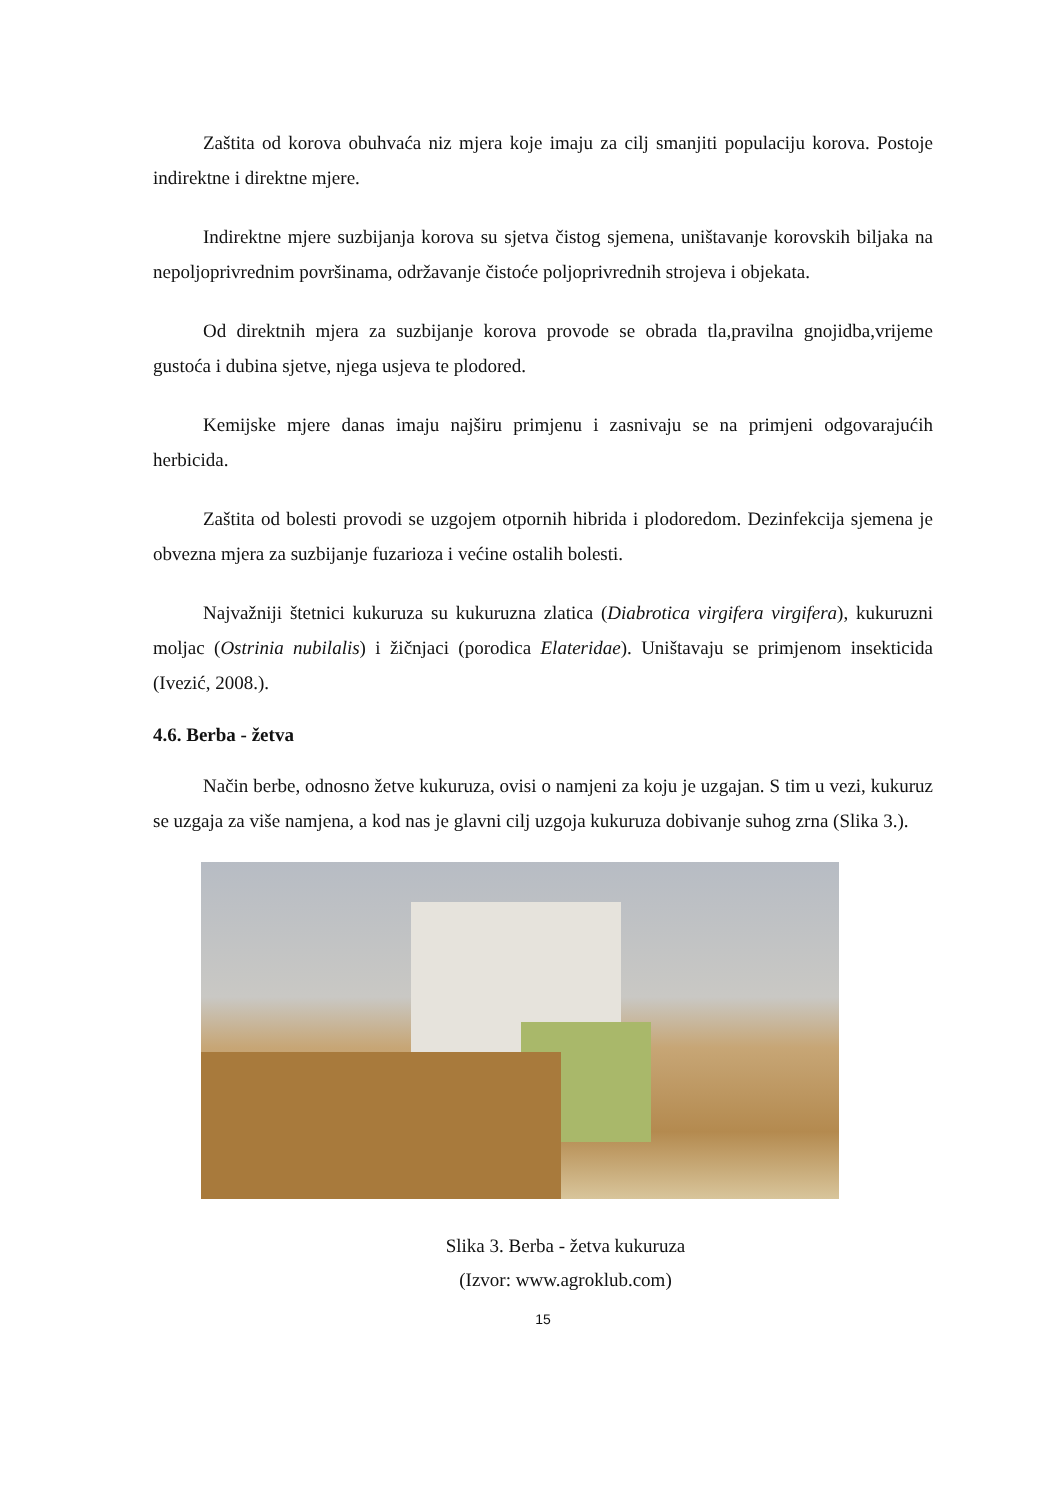Zaštita od korova obuhvaća niz mjera koje imaju za cilj smanjiti populaciju korova. Postoje indirektne i direktne mjere.
Indirektne mjere suzbijanja korova su sjetva čistog sjemena, uništavanje korovskih biljaka na nepoljoprivrednim površinama, održavanje čistoće poljoprivrednih strojeva i objekata.
Od direktnih mjera za suzbijanje korova provode se obrada tla,pravilna gnojidba,vrijeme gustoća i dubina sjetve, njega usjeva te plodored.
Kemijske mjere danas imaju najširu primjenu i zasnivaju se na primjeni odgovarajućih herbicida.
Zaštita od bolesti provodi se uzgojem otpornih hibrida i plodoredom. Dezinfekcija sjemena je obvezna mjera za suzbijanje fuzarioza i većine ostalih bolesti.
Najvažniji štetnici kukuruza su kukuruzna zlatica (Diabrotica virgifera virgifera), kukuruzni moljac (Ostrinia nubilalis) i žičnjaci (porodica Elateridae). Uništavaju se primjenom insekticida (Ivezić, 2008.).
4.6. Berba - žetva
Način berbe, odnosno žetve kukuruza, ovisi o namjeni za koju je uzgajan. S tim u vezi, kukuruz se uzgaja za više namjena, a kod nas je glavni cilj uzgoja kukuruza dobivanje suhog zrna (Slika 3.).
Slika 3. Berba - žetva kukuruza
(Izvor: www.agroklub.com)
15